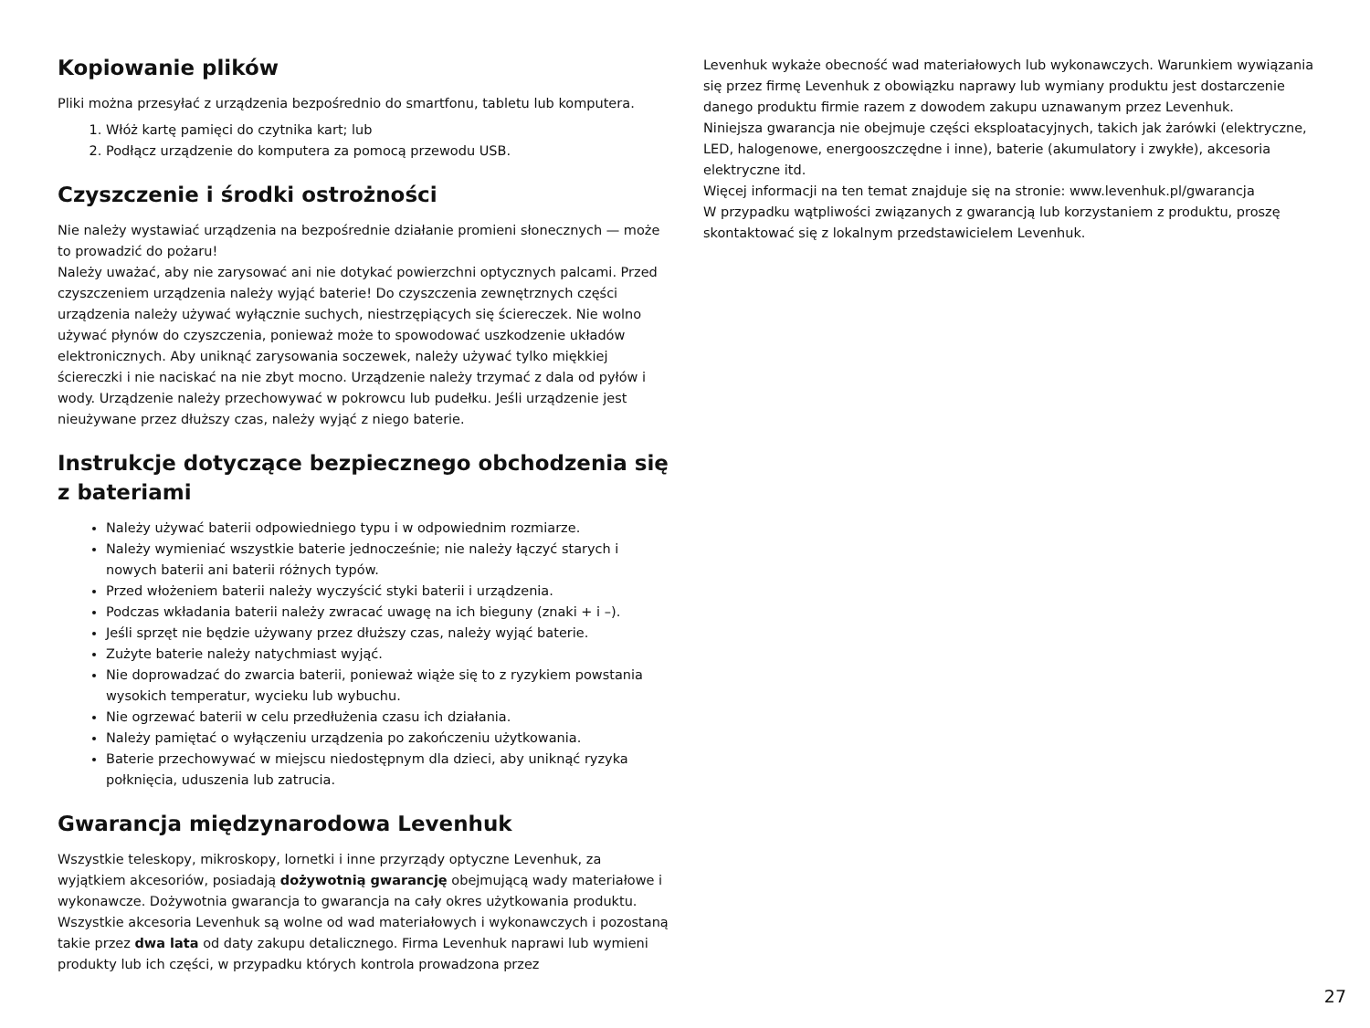Kopiowanie plików
Pliki można przesyłać z urządzenia bezpośrednio do smartfonu, tabletu lub komputera.
1. Włóż kartę pamięci do czytnika kart; lub
2. Podłącz urządzenie do komputera za pomocą przewodu USB.
Czyszczenie i środki ostrożności
Nie należy wystawiać urządzenia na bezpośrednie działanie promieni słonecznych — może to prowadzić do pożaru!
Należy uważać, aby nie zarysować ani nie dotykać powierzchni optycznych palcami. Przed czyszczeniem urządzenia należy wyjąć baterie! Do czyszczenia zewnętrznych części urządzenia należy używać wyłącznie suchych, niestrzępiących się ściereczek. Nie wolno używać płynów do czyszczenia, ponieważ może to spowodować uszkodzenie układów elektronicznych. Aby uniknąć zarysowania soczewek, należy używać tylko miękkiej ściereczki i nie naciskać na nie zbyt mocno. Urządzenie należy trzymać z dala od pyłów i wody. Urządzenie należy przechowywać w pokrowcu lub pudełku. Jeśli urządzenie jest nieużywane przez dłuższy czas, należy wyjąć z niego baterie.
Instrukcje dotyczące bezpiecznego obchodzenia się z bateriami
Należy używać baterii odpowiedniego typu i w odpowiednim rozmiarze.
Należy wymieniać wszystkie baterie jednocześnie; nie należy łączyć starych i nowych baterii ani baterii różnych typów.
Przed włożeniem baterii należy wyczyścić styki baterii i urządzenia.
Podczas wkładania baterii należy zwracać uwagę na ich bieguny (znaki + i –).
Jeśli sprzęt nie będzie używany przez dłuższy czas, należy wyjąć baterie.
Zużyte baterie należy natychmiast wyjąć.
Nie doprowadzać do zwarcia baterii, ponieważ wiąże się to z ryzykiem powstania wysokich temperatur, wycieku lub wybuchu.
Nie ogrzewać baterii w celu przedłużenia czasu ich działania.
Należy pamiętać o wyłączeniu urządzenia po zakończeniu użytkowania.
Baterie przechowywać w miejscu niedostępnym dla dzieci, aby uniknąć ryzyka połknięcia, uduszenia lub zatrucia.
Gwarancja międzynarodowa Levenhuk
Wszystkie teleskopy, mikroskopy, lornetki i inne przyrządy optyczne Levenhuk, za wyjątkiem akcesoriów, posiadają dożywotnią gwarancję obejmującą wady materiałowe i wykonawcze. Dożywotnia gwarancja to gwarancja na cały okres użytkowania produktu. Wszystkie akcesoria Levenhuk są wolne od wad materiałowych i wykonawczych i pozostaną takie przez dwa lata od daty zakupu detalicznego. Firma Levenhuk naprawi lub wymieni produkty lub ich części, w przypadku których kontrola prowadzona przez
Levenhuk wykaże obecność wad materiałowych lub wykonawczych. Warunkiem wywiązania się przez firmę Levenhuk z obowiązku naprawy lub wymiany produktu jest dostarczenie danego produktu firmie razem z dowodem zakupu uznawanym przez Levenhuk.
Niniejsza gwarancja nie obejmuje części eksploatacyjnych, takich jak żarówki (elektryczne, LED, halogenowe, energooszczędne i inne), baterie (akumulatory i zwykłe), akcesoria elektryczne itd.
Więcej informacji na ten temat znajduje się na stronie: www.levenhuk.pl/gwarancja
W przypadku wątpliwości związanych z gwarancją lub korzystaniem z produktu, proszę skontaktować się z lokalnym przedstawicielem Levenhuk.
27